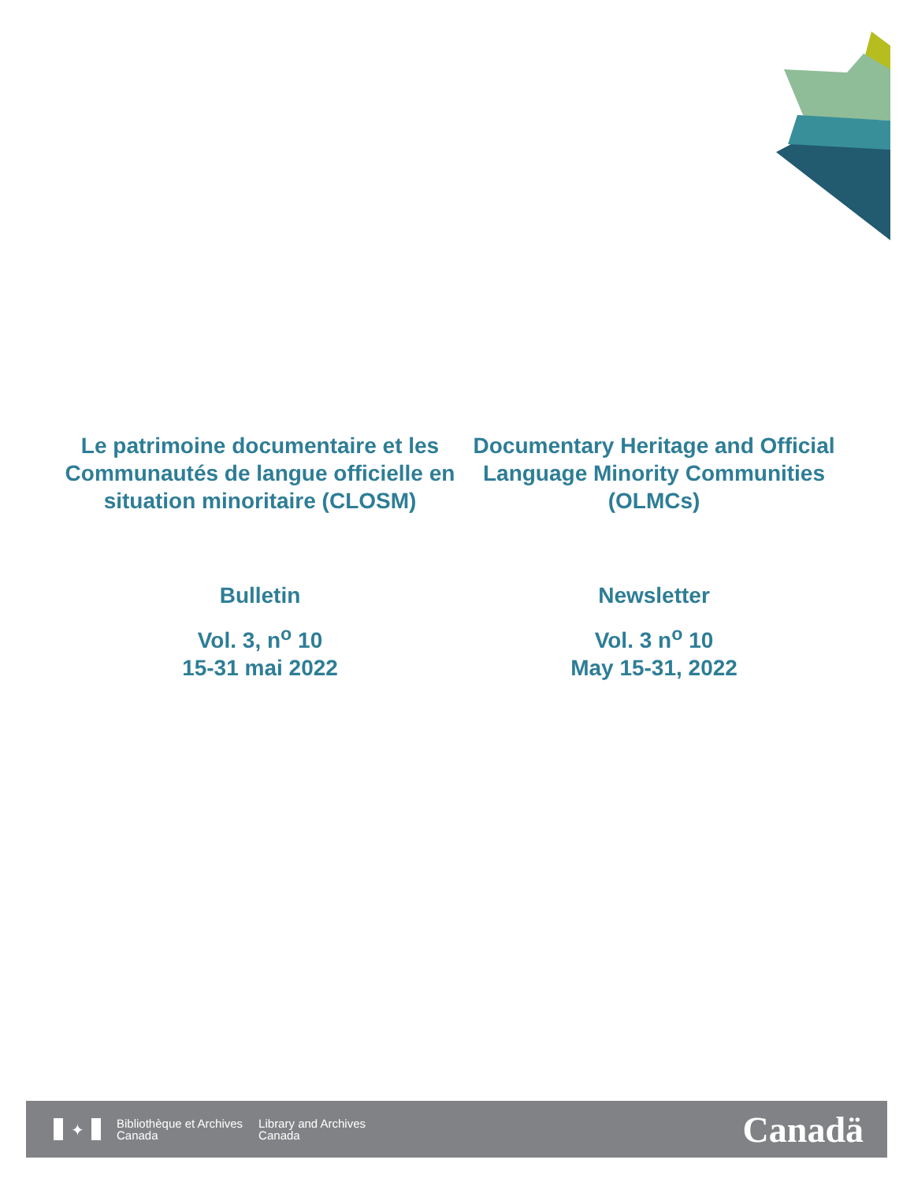Le patrimoine documentaire et les Communautés de langue officielle en situation minoritaire (CLOSM)
Bulletin
Vol. 3, n<sup>o</sup> 10
15-31 mai 2022
Documentary Heritage and Official Language Minority Communities (OLMCs)
Newsletter
Vol. 3 n<sup>o</sup> 10
May 15-31, 2022
✦
Bibliothèque et Archives
Canada
Library and Archives
Canada
Canadä